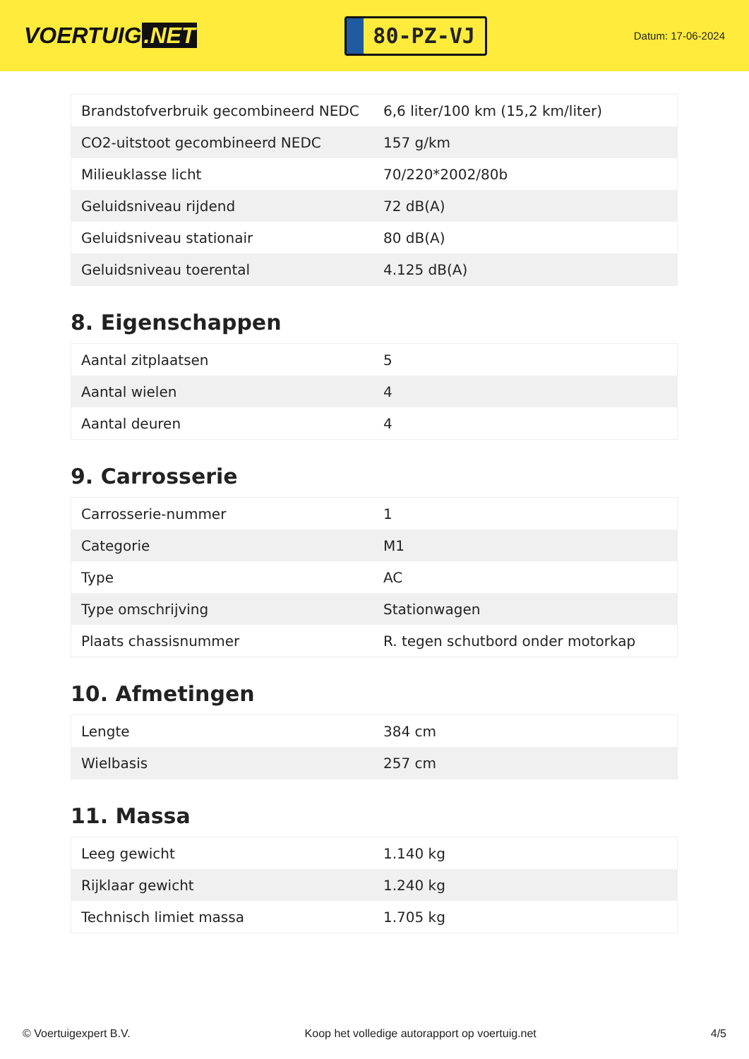VOERTUIG.NET
80-PZ-VJ
Datum: 17-06-2024
| Brandstofverbruik gecombineerd NEDC | 6,6 liter/100 km (15,2 km/liter) |
| CO2-uitstoot gecombineerd NEDC | 157 g/km |
| Milieuklasse licht | 70/220*2002/80b |
| Geluidsniveau rijdend | 72 dB(A) |
| Geluidsniveau stationair | 80 dB(A) |
| Geluidsniveau toerental | 4.125 dB(A) |
8. Eigenschappen
| Aantal zitplaatsen | 5 |
| Aantal wielen | 4 |
| Aantal deuren | 4 |
9. Carrosserie
| Carrosserie-nummer | 1 |
| Categorie | M1 |
| Type | AC |
| Type omschrijving | Stationwagen |
| Plaats chassisnummer | R. tegen schutbord onder motorkap |
10. Afmetingen
| Lengte | 384 cm |
| Wielbasis | 257 cm |
11. Massa
| Leeg gewicht | 1.140 kg |
| Rijklaar gewicht | 1.240 kg |
| Technisch limiet massa | 1.705 kg |
© Voertuigexpert B.V. Koop het volledige autorapport op voertuig.net 4/5